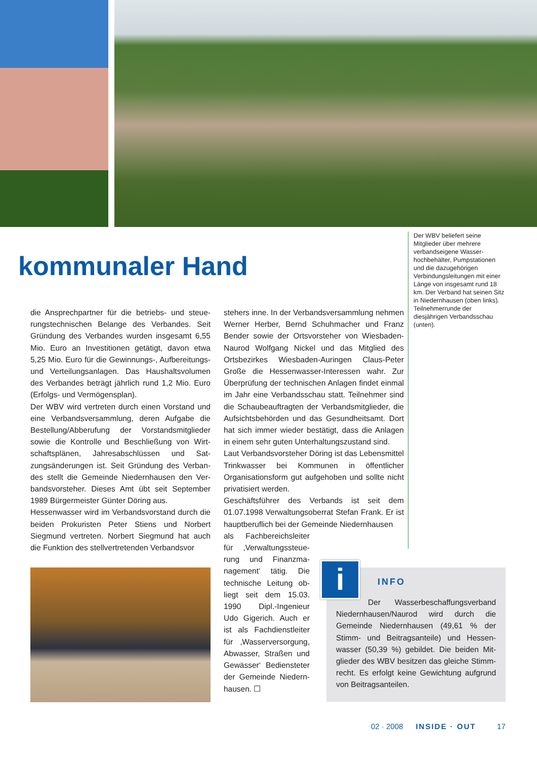kommunaler Hand
Der WBV beliefert seine Mitglieder über mehrere verbandseigene Wasser­hochbehälter, Pumpstatio­nen und die dazugehörigen Verbindungsleitungen mit einer Länge von insgesamt rund 18 km. Der Verband hat seinen Sitz in Niedern­hausen (oben links). Teilnehmerrunde der diesjährigen Verbandsschau (unten).
die Ansprechpartner für die betriebs- und steue­rungstechnischen Belange des Verbandes. Seit Gründung des Verbandes wurden insgesamt 6,55 Mio. Euro an Investitionen getätigt, davon etwa 5,25 Mio. Euro für die Gewinnungs-, Aufbe­reitungs- und Verteilungsanlagen. Das Haushalts­volumen des Verbandes beträgt jährlich rund 1,2 Mio. Euro (Erfolgs- und Vermögensplan).
Der WBV wird vertreten durch einen Vorstand und eine Verbandsversammlung, deren Aufgabe die Bestellung/Abberufung der Vorstandsmitglieder sowie die Kontrolle und Beschließung von Wirt­schaftsplänen, Jahresabschlüssen und Sat­zungsänderungen ist. Seit Gründung des Verban­des stellt die Gemeinde Niedernhausen den Ver­bandsvorsteher. Dieses Amt übt seit September 1989 Bürgermeister Günter Döring aus.
Hessenwasser wird im Verbandsvorstand durch die beiden Prokuristen Peter Stiens und Norbert Siegmund vertreten. Norbert Siegmund hat auch die Funktion des stellvertretenden Verbandsvor­
stehers inne. In der Verbandsversammlung neh­men Werner Herber, Bernd Schuhmacher und Franz Bender sowie der Ortsvorsteher von Wies­baden-Naurod Wolfgang Nickel und das Mitglied des Ortsbezirkes Wiesbaden-Auringen Claus-Peter Große die Hessenwasser-Interessen wahr. Zur Überprüfung der technischen Anlagen findet einmal im Jahr eine Verbandsschau statt. Teil­nehmer sind die Schaubeauftragten der Ver­bandsmitglieder, die Aufsichtsbehörden und das Gesundheitsamt. Dort hat sich immer wieder bestätigt, dass die Anlagen in einem sehr guten Unterhaltungszustand sind.
Laut Verbandsvorsteher Döring ist das Lebens­mittel Trinkwasser bei Kommunen in öffentlicher Organisationsform gut aufgehoben und sollte nicht privatisiert werden.
Geschäftsführer des Verbands ist seit dem 01.07.1998 Verwaltungsoberrat Stefan Frank. Er ist hauptberuflich bei der Gemeinde Niedernhausen
als Fachbereichsleiter für ‚Verwaltungssteue­rung und Finanzma­nagement‘ tätig. Die technische Leitung ob­liegt seit dem 15.03. 1990 Dipl.-Ingenieur Udo Gigerich. Auch er ist als Fachdienstleiter für ‚Wasserversorgung, Abwasser, Straßen und Gewässer‘ Bediensteter der Gemeinde Niedern­hausen. ☐
INFO
Der Wasserbeschaffungsverband Niedernhausen/Naurod wird durch die Gemeinde Niedernhausen (49,61 % der Stimm- und Beitragsanteile) und Hessen­wasser (50,39 %) gebildet. Die beiden Mit­glieder des WBV besitzen das gleiche Stimm­recht. Es erfolgt keine Gewichtung aufgrund von Beitragsanteilen.
i
02 · 2008 INSIDE · OUT 17